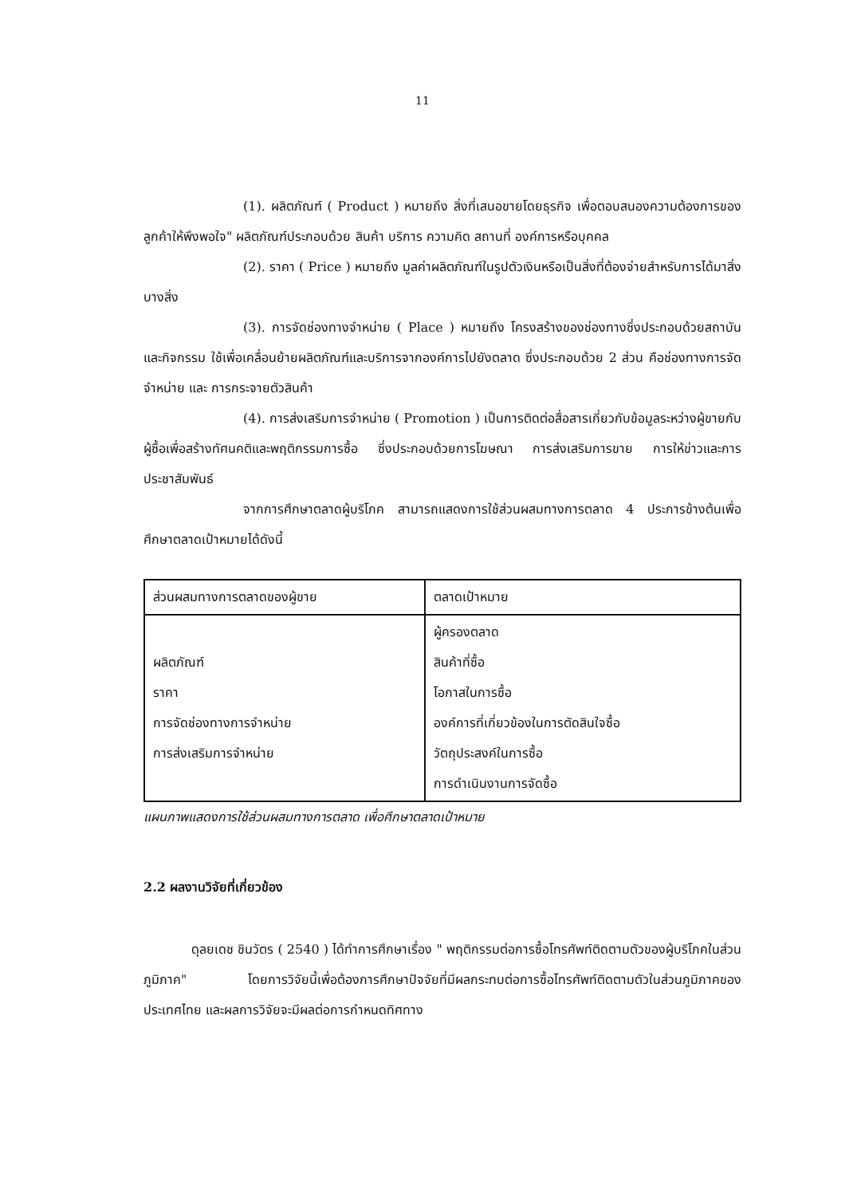11
(1). ผลิตภัณฑ์ ( Product ) หมายถึง สิ่งที่เสนอขายโดยธุรกิจ เพื่อตอบสนองความต้องการของลูกค้าให้พึงพอใจ" ผลิตภัณฑ์ประกอบด้วย สินค้า บริการ ความคิด สถานที่ องค์การหรือบุคคล
(2). ราคา ( Price ) หมายถึง มูลค่าผลิตภัณฑ์ในรูปตัวเงินหรือเป็นสิ่งที่ต้องจ่ายสำหรับการได้มาสิ่งบางสิ่ง
(3). การจัดช่องทางจำหน่าย ( Place ) หมายถึง โครงสร้างของช่องทางซึ่งประกอบด้วยสถาบันและกิจกรรม ใช้เพื่อเคลื่อนย้ายผลิตภัณฑ์และบริการจากองค์การไปยังตลาด ซึ่งประกอบด้วย 2 ส่วน คือช่องทางการจัดจำหน่าย และ การกระจายตัวสินค้า
(4). การส่งเสริมการจำหน่าย ( Promotion ) เป็นการติดต่อสื่อสารเกี่ยวกับข้อมูลระหว่างผู้ขายกับผู้ซื้อเพื่อสร้างทัศนคติและพฤติกรรมการซื้อ ซึ่งประกอบด้วยการโฆษณา การส่งเสริมการขาย การให้ข่าวและการประชาสัมพันธ์
จากการศึกษาตลาดผู้บริโภค สามารถแสดงการใช้ส่วนผสมทางการตลาด 4 ประการข้างต้นเพื่อศึกษาตลาดเป้าหมายได้ดังนี้
| ส่วนผสมทางการตลาดของผู้ขาย | ตลาดเป้าหมาย |
| --- | --- |
| ผลิตภัณฑ์ ราคา การจัดช่องทางการจำหน่าย การส่งเสริมการจำหน่าย | ผู้ครองตลาด สินค้าที่ซื้อ โอกาสในการซื้อ องค์การที่เกี่ยวข้องในการตัดสินใจซื้อ วัตถุประสงค์ในการซื้อ การดำเนินงานการจัดซื้อ |
แผนภาพแสดงการใช้ส่วนผสมทางการตลาด เพื่อศึกษาตลาดเป้าหมาย
2.2 ผลงานวิจัยที่เกี่ยวข้อง
ดุลยเดช ชินวัตร ( 2540 ) ได้ทำการศึกษาเรื่อง " พฤติกรรมต่อการซื้อโทรศัพท์ติดตามตัวของผู้บริโภคในส่วนภูมิภาค" โดยการวิจัยนี้เพื่อต้องการศึกษาปัจจัยที่มีผลกระทบต่อการซื้อโทรศัพท์ติดตามตัวในส่วนภูมิภาคของประเทศไทย และผลการวิจัยจะมีผลต่อการกำหนดทิศทาง